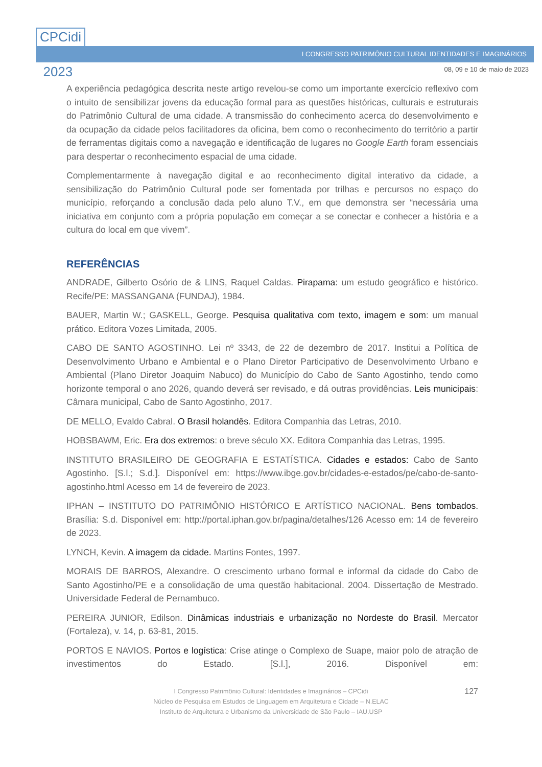CPCidi
&
2023
I CONGRESSO PATRIMÔNIO CULTURAL IDENTIDADES E IMAGINÁRIOS
08, 09 e 10 de maio de 2023
A experiência pedagógica descrita neste artigo revelou-se como um importante exercício reflexivo com o intuito de sensibilizar jovens da educação formal para as questões históricas, culturais e estruturais do Patrimônio Cultural de uma cidade. A transmissão do conhecimento acerca do desenvolvimento e da ocupação da cidade pelos facilitadores da oficina, bem como o reconhecimento do território a partir de ferramentas digitais como a navegação e identificação de lugares no Google Earth foram essenciais para despertar o reconhecimento espacial de uma cidade.
Complementarmente à navegação digital e ao reconhecimento digital interativo da cidade, a sensibilização do Patrimônio Cultural pode ser fomentada por trilhas e percursos no espaço do município, reforçando a conclusão dada pelo aluno T.V., em que demonstra ser “necessária uma iniciativa em conjunto com a própria população em começar a se conectar e conhecer a história e a cultura do local em que vivem”.
REFERÊNCIAS
ANDRADE, Gilberto Osório de & LINS, Raquel Caldas. Pirapama: um estudo geográfico e histórico. Recife/PE: MASSANGANA (FUNDAJ), 1984.
BAUER, Martin W.; GASKELL, George. Pesquisa qualitativa com texto, imagem e som: um manual prático. Editora Vozes Limitada, 2005.
CABO DE SANTO AGOSTINHO. Lei nº 3343, de 22 de dezembro de 2017. Institui a Política de Desenvolvimento Urbano e Ambiental e o Plano Diretor Participativo de Desenvolvimento Urbano e Ambiental (Plano Diretor Joaquim Nabuco) do Município do Cabo de Santo Agostinho, tendo como horizonte temporal o ano 2026, quando deverá ser revisado, e dá outras providências. Leis municipais: Câmara municipal, Cabo de Santo Agostinho, 2017.
DE MELLO, Evaldo Cabral. O Brasil holandês. Editora Companhia das Letras, 2010.
HOBSBAWM, Eric. Era dos extremos: o breve século XX. Editora Companhia das Letras, 1995.
INSTITUTO BRASILEIRO DE GEOGRAFIA E ESTATÍSTICA. Cidades e estados: Cabo de Santo Agostinho. [S.l.; S.d.]. Disponível em: https://www.ibge.gov.br/cidades-e-estados/pe/cabo-de-santo-agostinho.html Acesso em 14 de fevereiro de 2023.
IPHAN – INSTITUTO DO PATRIMÔNIO HISTÓRICO E ARTÍSTICO NACIONAL. Bens tombados. Brasília: S.d. Disponível em: http://portal.iphan.gov.br/pagina/detalhes/126 Acesso em: 14 de fevereiro de 2023.
LYNCH, Kevin. A imagem da cidade. Martins Fontes, 1997.
MORAIS DE BARROS, Alexandre. O crescimento urbano formal e informal da cidade do Cabo de Santo Agostinho/PE e a consolidação de uma questão habitacional. 2004. Dissertação de Mestrado. Universidade Federal de Pernambuco.
PEREIRA JUNIOR, Edilson. Dinâmicas industriais e urbanização no Nordeste do Brasil. Mercator (Fortaleza), v. 14, p. 63-81, 2015.
PORTOS E NAVIOS. Portos e logística: Crise atinge o Complexo de Suape, maior polo de atração de investimentos do Estado. [S.l.], 2016. Disponível em:
127 I Congresso Patrimônio Cultural: Identidades e Imaginários – CPCidi
Núcleo de Pesquisa em Estudos de Linguagem em Arquitetura e Cidade – N.ELAC
Instituto de Arquitetura e Urbanismo da Universidade de São Paulo – IAU.USP